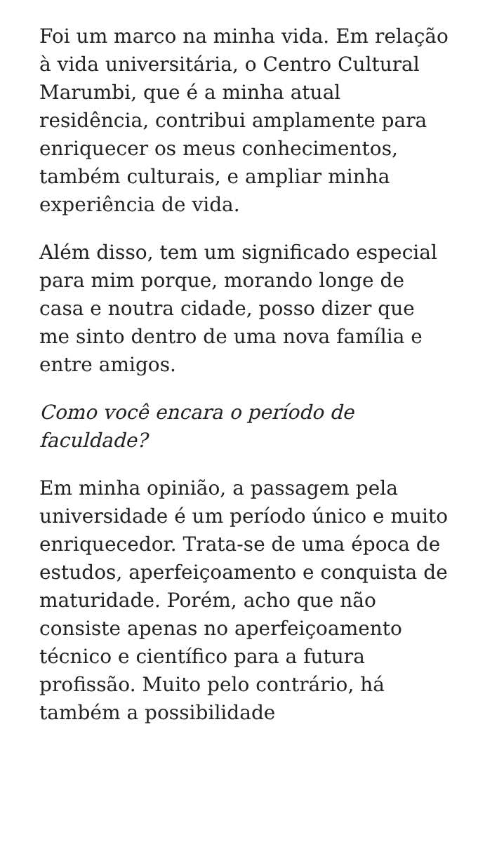Foi um marco na minha vida. Em relação à vida universitária, o Centro Cultural Marumbi, que é a minha atual residência, contribui amplamente para enriquecer os meus conhecimentos, também culturais, e ampliar minha experiência de vida.
Além disso, tem um significado especial para mim porque, morando longe de casa e noutra cidade, posso dizer que me sinto dentro de uma nova família e entre amigos.
Como você encara o período de faculdade?
Em minha opinião, a passagem pela universidade é um período único e muito enriquecedor. Trata-se de uma época de estudos, aperfeiçoamento e conquista de maturidade. Porém, acho que não consiste apenas no aperfeiçoamento técnico e científico para a futura profissão. Muito pelo contrário, há também a possibilidade